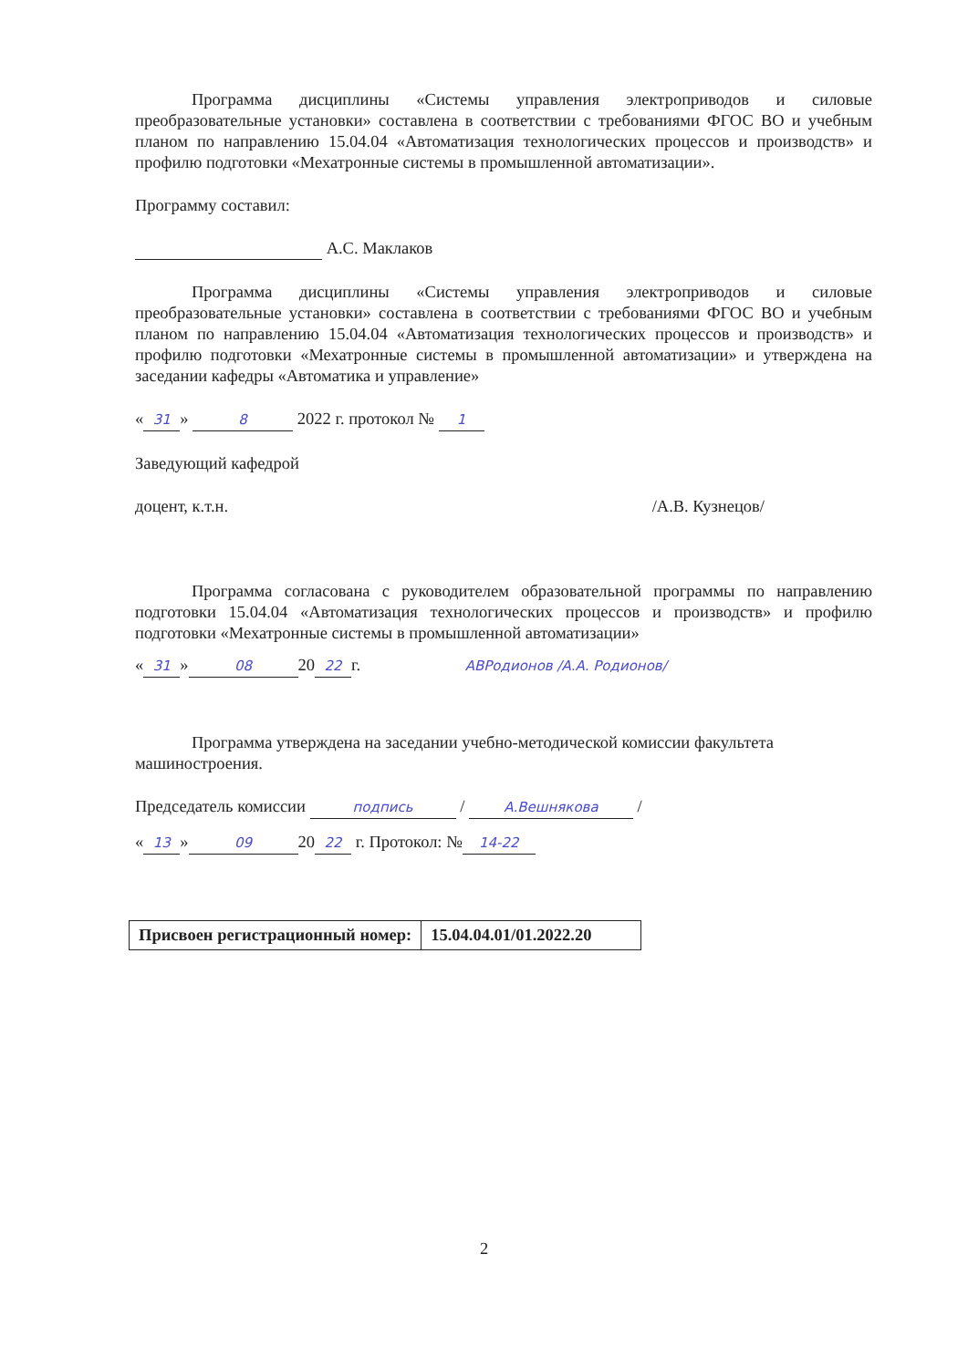Программа дисциплины «Системы управления электроприводов и силовые преобразовательные установки» составлена в соответствии с требованиями ФГОС ВО и учебным планом по направлению 15.04.04 «Автоматизация технологических процессов и производств» и профилю подготовки «Мехатронные системы в промышленной автоматизации».
Программу составил:
А.С. Маклаков
Программа дисциплины «Системы управления электроприводов и силовые преобразовательные установки» составлена в соответствии с требованиями ФГОС ВО и учебным планом по направлению 15.04.04 «Автоматизация технологических процессов и производств» и профилю подготовки «Мехатронные системы в промышленной автоматизации» и утверждена на заседании кафедры «Автоматика и управление»
« 31 » 8 2022 г. протокол № 1
Заведующий кафедрой
доцент, к.т.н. /А.В. Кузнецов/
Программа согласована с руководителем образовательной программы по направлению подготовки 15.04.04 «Автоматизация технологических процессов и производств» и профилю подготовки «Мехатронные системы в промышленной автоматизации»
« 31 » 08 20 22 г. АВРодионов /А.А. Родионов/
Программа утверждена на заседании учебно-методической комиссии факультета машиностроения.
Председатель комиссии подпись / А.Вешнякова /
« 13 » 09 20 22 г. Протокол: № 14-22
| Присвоен регистрационный номер: | 15.04.04.01/01.2022.20 |
2